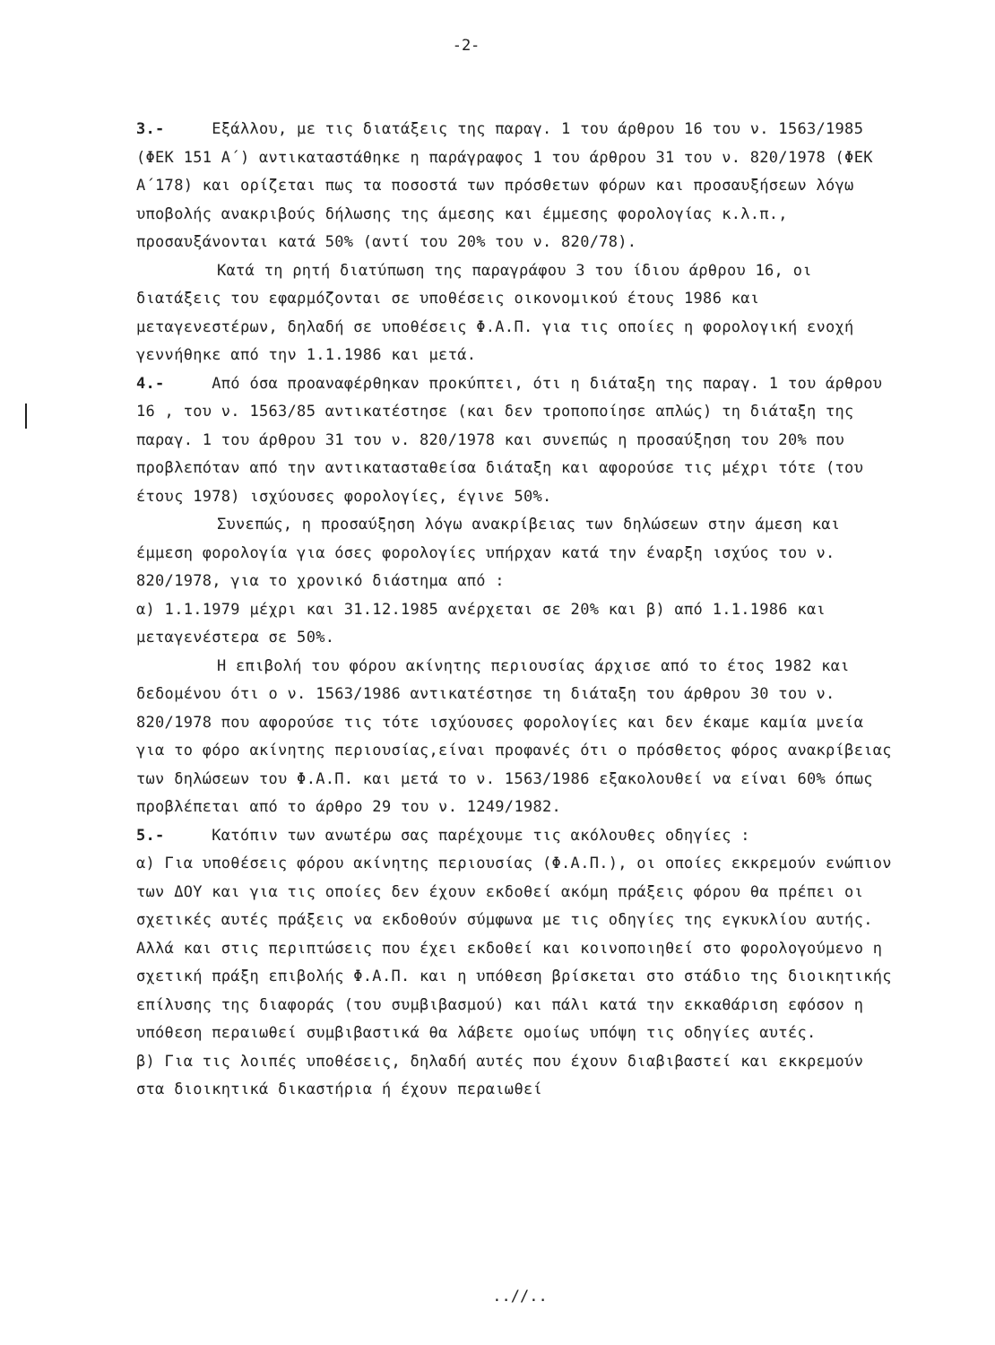-2-
3.- Εξάλλου, με τις διατάξεις της παραγ. 1 του άρθρου 16 του ν. 1563/1985 (ΦΕΚ 151 Α΄) αντικαταστάθηκε η παράγραφος 1 του άρθρου 31 του ν. 820/1978 (ΦΕΚ Α΄178) και ορίζεται πως τα ποσοστά των πρόσθετων φόρων και προσαυξήσεων λόγω υποβολής ανακριβούς δήλωσης της άμεσης και έμμεσης φορολογίας κ.λ.π., προσαυξάνονται κατά 50% (αντί του 20% του ν. 820/78).
Κατά τη ρητή διατύπωση της παραγράφου 3 του ίδιου άρθρου 16, οι διατάξεις του εφαρμόζονται σε υποθέσεις οικονομικού έτους 1986 και μεταγενεστέρων, δηλαδή σε υποθέσεις Φ.Α.Π. για τις οποίες η φορολογική ενοχή γεννήθηκε από την 1.1.1986 και μετά.
4.- Από όσα προαναφέρθηκαν προκύπτει, ότι η διάταξη της παραγ. 1 του άρθρου 16 , του ν. 1563/85 αντικατέστησε (και δεν τροποποίησε απλώς) τη διάταξη της παραγ. 1 του άρθρου 31 του ν. 820/1978 και συνεπώς η προσαύξηση του 20% που προβλεπόταν από την αντικατασταθείσα διάταξη και αφορούσε τις μέχρι τότε (του έτους 1978) ισχύουσες φορολογίες, έγινε 50%.
Συνεπώς, η προσαύξηση λόγω ανακρίβειας των δηλώσεων στην άμεση και έμμεση φορολογία για όσες φορολογίες υπήρχαν κατά την έναρξη ισχύος του ν. 820/1978, για το χρονικό διάστημα από :
α) 1.1.1979 μέχρι και 31.12.1985 ανέρχεται σε 20% και β) από 1.1.1986 και μεταγενέστερα σε 50%.
Η επιβολή του φόρου ακίνητης περιουσίας άρχισε από το έτος 1982 και δεδομένου ότι ο ν. 1563/1986 αντικατέστησε τη διάταξη του άρθρου 30 του ν. 820/1978 που αφορούσε τις τότε ισχύουσες φορολογίες και δεν έκαμε καμία μνεία για το φόρο ακίνητης περιουσίας,είναι προφανές ότι ο πρόσθετος φόρος ανακρίβειας των δηλώσεων του Φ.Α.Π. και μετά το ν. 1563/1986 εξακολουθεί να είναι 60% όπως προβλέπεται από το άρθρο 29 του ν. 1249/1982.
5.- Κατόπιν των ανωτέρω σας παρέχουμε τις ακόλουθες οδηγίες :
α) Για υποθέσεις φόρου ακίνητης περιουσίας (Φ.Α.Π.), οι οποίες εκκρεμούν ενώπιον των ΔΟΥ και για τις οποίες δεν έχουν εκδοθεί ακόμη πράξεις φόρου θα πρέπει οι σχετικές αυτές πράξεις να εκδοθούν σύμφωνα με τις οδηγίες της εγκυκλίου αυτής. Αλλά και στις περιπτώσεις που έχει εκδοθεί και κοινοποιηθεί στο φορολογούμενο η σχετική πράξη επιβολής Φ.Α.Π. και η υπόθεση βρίσκεται στο στάδιο της διοικητικής επίλυσης της διαφοράς (του συμβιβασμού) και πάλι κατά την εκκαθάριση εφόσον η υπόθεση περαιωθεί συμβιβαστικά θα λάβετε ομοίως υπόψη τις οδηγίες αυτές.
β) Για τις λοιπές υποθέσεις, δηλαδή αυτές που έχουν διαβιβαστεί και εκκρεμούν στα διοικητικά δικαστήρια ή έχουν περαιωθεί
..//..